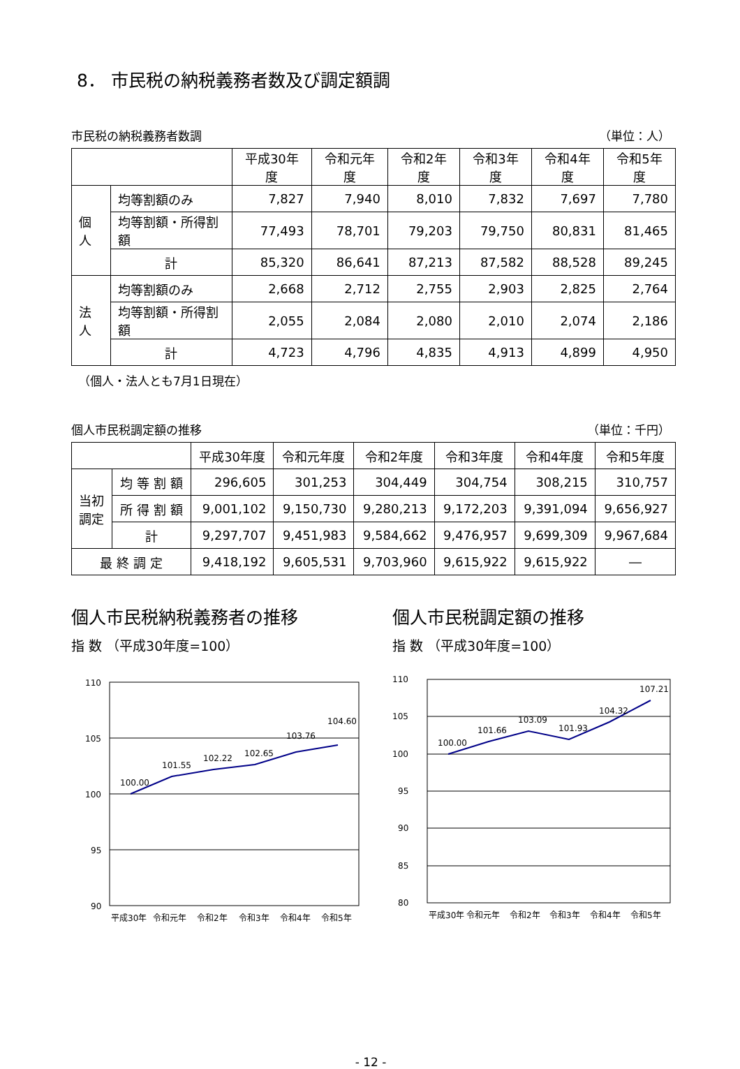8． 市民税の納税義務者数及び調定額調
市民税の納税義務者数調 （単位：人）
| | | 平成30年度 | 令和元年度 | 令和2年度 | 令和3年度 | 令和4年度 | 令和5年度 |
| --- | --- | --- | --- | --- | --- | --- | --- |
| 個人 | 均等割額のみ | 7,827 | 7,940 | 8,010 | 7,832 | 7,697 | 7,780 |
| | 均等割額・所得割額 | 77,493 | 78,701 | 79,203 | 79,750 | 80,831 | 81,465 |
| | 計 | 85,320 | 86,641 | 87,213 | 87,582 | 88,528 | 89,245 |
| 法人 | 均等割額のみ | 2,668 | 2,712 | 2,755 | 2,903 | 2,825 | 2,764 |
| | 均等割額・所得割額 | 2,055 | 2,084 | 2,080 | 2,010 | 2,074 | 2,186 |
| | 計 | 4,723 | 4,796 | 4,835 | 4,913 | 4,899 | 4,950 |
（個人・法人とも7月1日現在）
個人市民税調定額の推移 （単位：千円）
| | | 平成30年度 | 令和元年度 | 令和2年度 | 令和3年度 | 令和4年度 | 令和5年度 |
| --- | --- | --- | --- | --- | --- | --- | --- |
| 当初 調定 | 均 等 割 額 | 296,605 | 301,253 | 304,449 | 304,754 | 308,215 | 310,757 |
| | 所 得 割 額 | 9,001,102 | 9,150,730 | 9,280,213 | 9,172,203 | 9,391,094 | 9,656,927 |
| | 計 | 9,297,707 | 9,451,983 | 9,584,662 | 9,476,957 | 9,699,309 | 9,967,684 |
| 最 終 調 定 | | 9,418,192 | 9,605,531 | 9,703,960 | 9,615,922 | 9,615,922 | ― |
個人市民税納税義務者の推移
指 数 （平成30年度=100）
110
105
100
95
90
100.00
101.55
102.22
102.65
103.76
104.60
平成30年
令和元年
令和2年
令和3年
令和4年
令和5年
個人市民税調定額の推移
指 数 （平成30年度=100）
110
105
100
95
90
85
80
100.00
101.66
103.09
101.93
104.32
107.21
平成30年
令和元年
令和2年
令和3年
令和4年
令和5年
- 12 -